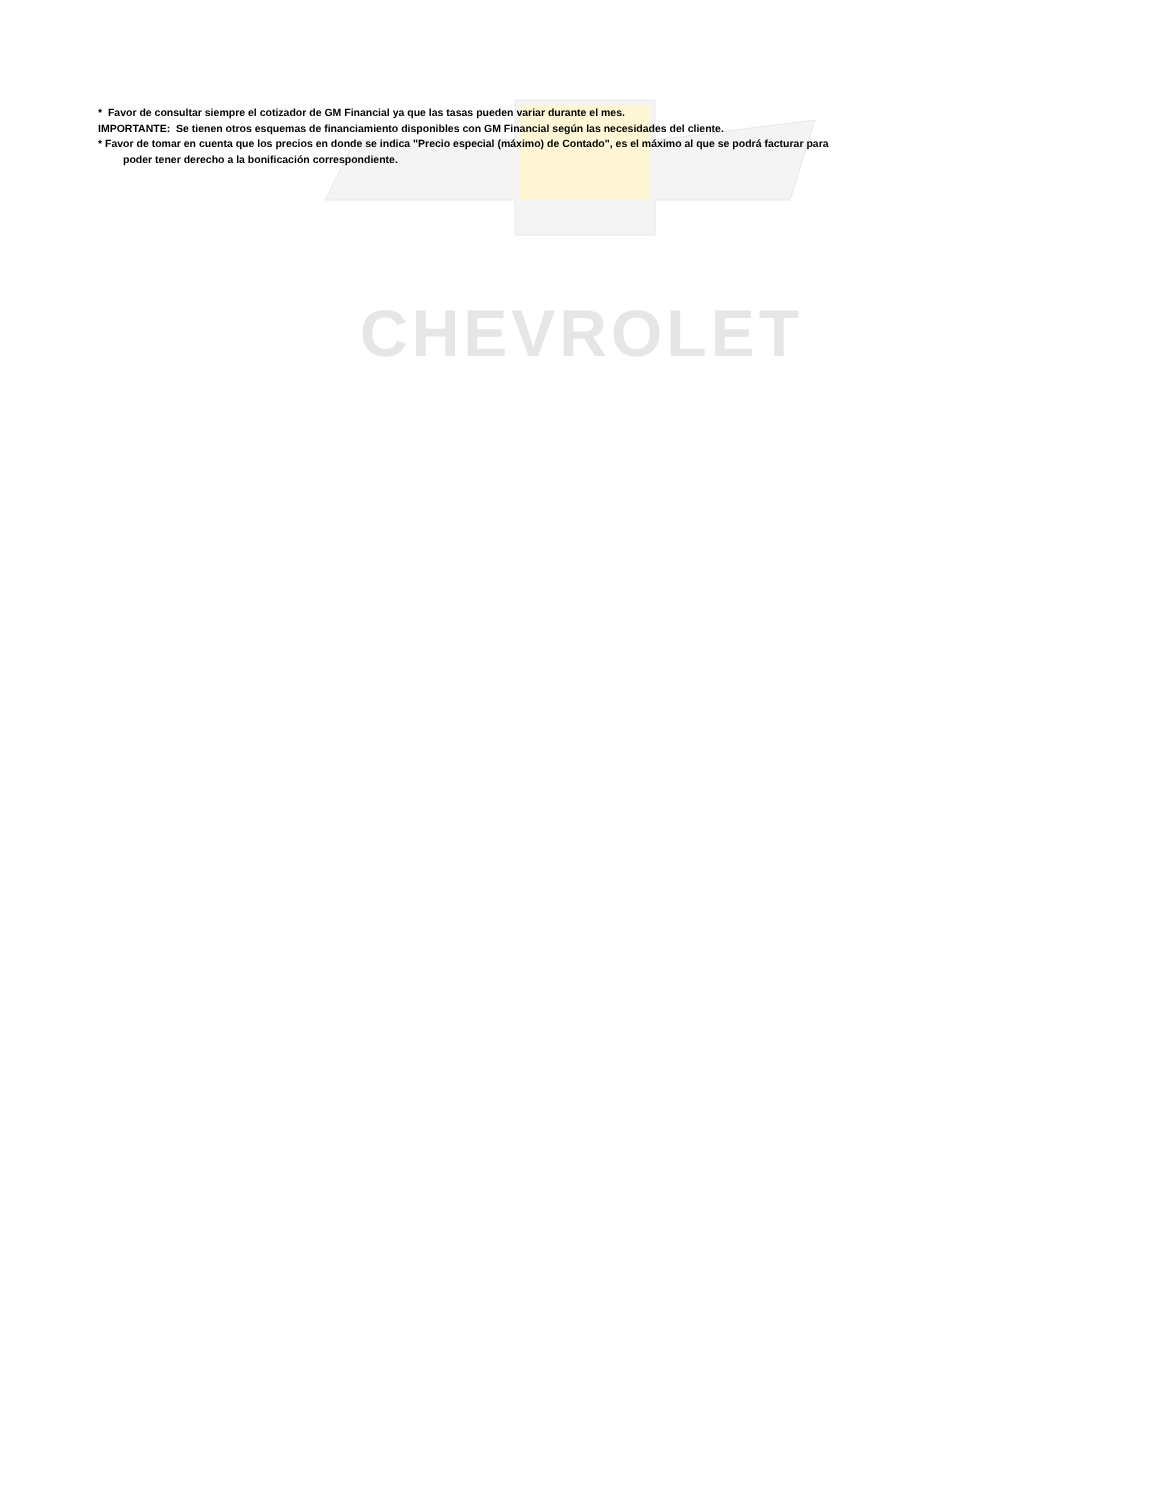CHEVROLET
* Favor de consultar siempre el cotizador de GM Financial ya que las tasas pueden variar durante el mes.
IMPORTANTE: Se tienen otros esquemas de financiamiento disponibles con GM Financial según las necesidades del cliente.
* Favor de tomar en cuenta que los precios en donde se indica "Precio especial (máximo) de Contado", es el máximo al que se podrá facturar para
poder tener derecho a la bonificación correspondiente.